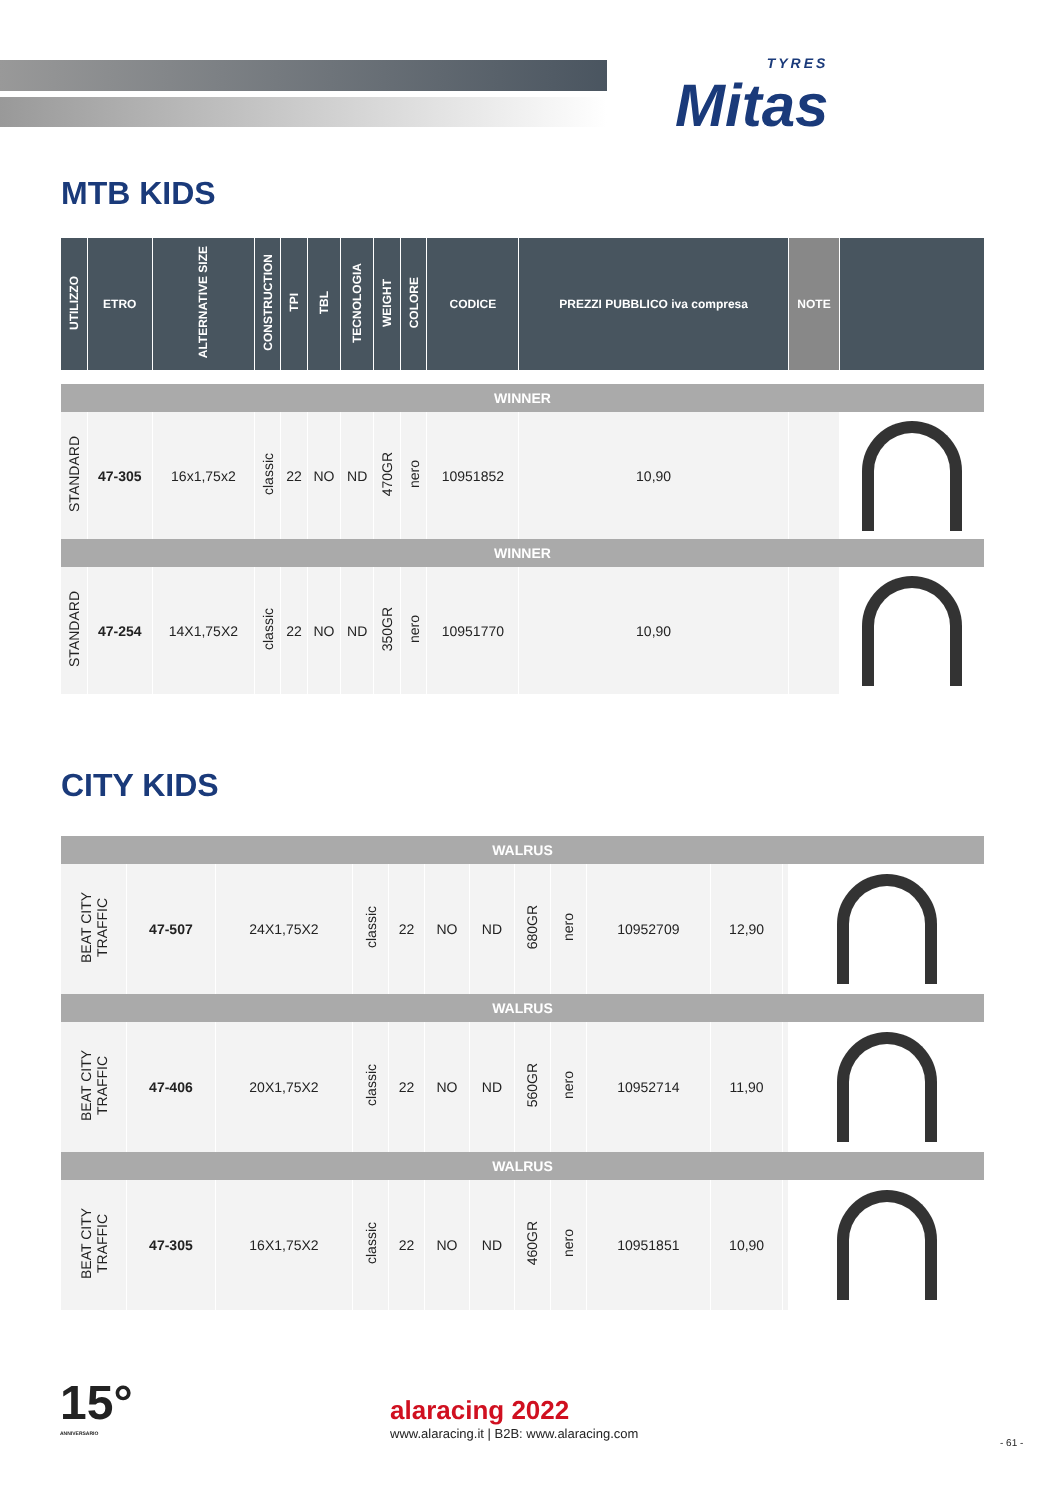TYRES
Mitas
MTB KIDS
| UTILIZZO | ETRO | ALTERNATIVE SIZE | CONSTRUCTION | TPI | TBL | TECNOLOGIA | WEIGHT | COLORE | CODICE | PREZZI PUBBLICO iva compresa | NOTE | |
| --- | --- | --- | --- | --- | --- | --- | --- | --- | --- | --- | --- | --- |
| WINNER | | | | | | | | | | | | |
| STANDARD | 47-305 | 16x1,75x2 | classic | 22 | NO | ND | 470GR | nero | 10951852 | 10,90 | | |
| WINNER | | | | | | | | | | | | |
| STANDARD | 47-254 | 14X1,75X2 | classic | 22 | NO | ND | 350GR | nero | 10951770 | 10,90 | | |
CITY KIDS
| WALRUS | | | | | | | | | | | | |
| BEAT CITY TRAFFIC | 47-507 | 24X1,75X2 | classic | 22 | NO | ND | 680GR | nero | 10952709 | 12,90 | | |
| WALRUS | | | | | | | | | | | | |
| BEAT CITY TRAFFIC | 47-406 | 20X1,75X2 | classic | 22 | NO | ND | 560GR | nero | 10952714 | 11,90 | | |
| WALRUS | | | | | | | | | | | | |
| BEAT CITY TRAFFIC | 47-305 | 16X1,75X2 | classic | 22 | NO | ND | 460GR | nero | 10951851 | 10,90 | | |
15°
ANNIVERSARIO
alaracing 2022
www.alaracing.it | B2B: www.alaracing.com
- 61 -